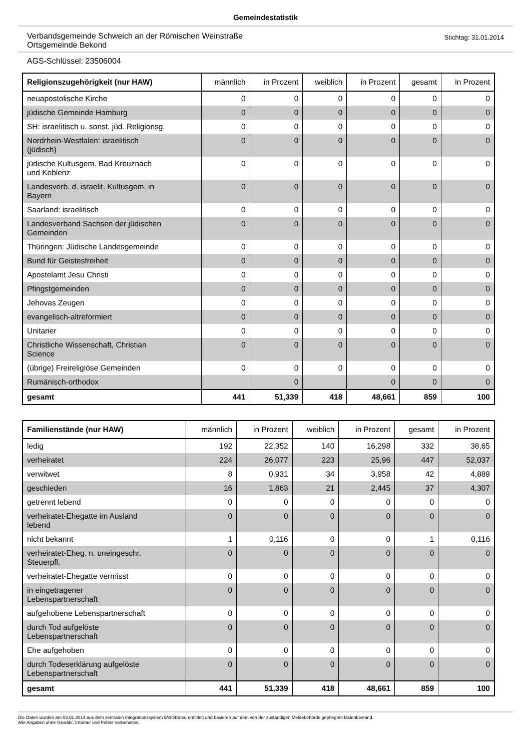Gemeindestatistik
Verbandsgemeinde Schweich an der Römischen Weinstraße
Ortsgemeinde Bekond
Stichtag: 31.01.2014
AGS-Schlüssel: 23506004
| Religionszugehörigkeit (nur HAW) | männlich | in Prozent | weiblich | in Prozent | gesamt | in Prozent |
| --- | --- | --- | --- | --- | --- | --- |
| neuapostolische Kirche | 0 | 0 | 0 | 0 | 0 | 0 |
| jüdische Gemeinde Hamburg | 0 | 0 | 0 | 0 | 0 | 0 |
| SH: israelitisch u. sonst. jüd. Religionsg. | 0 | 0 | 0 | 0 | 0 | 0 |
| Nordrhein-Westfalen: israelitisch (jüdisch) | 0 | 0 | 0 | 0 | 0 | 0 |
| jüdische Kultusgem. Bad Kreuznach und Koblenz | 0 | 0 | 0 | 0 | 0 | 0 |
| Landesverb. d. israelit. Kultusgem. in Bayern | 0 | 0 | 0 | 0 | 0 | 0 |
| Saarland: israelitisch | 0 | 0 | 0 | 0 | 0 | 0 |
| Landesverband Sachsen der jüdischen Gemeinden | 0 | 0 | 0 | 0 | 0 | 0 |
| Thüringen: Jüdische Landesgemeinde | 0 | 0 | 0 | 0 | 0 | 0 |
| Bund für Geistesfreiheit | 0 | 0 | 0 | 0 | 0 | 0 |
| Apostelamt Jesu Christi | 0 | 0 | 0 | 0 | 0 | 0 |
| Pfingstgemeinden | 0 | 0 | 0 | 0 | 0 | 0 |
| Jehovas Zeugen | 0 | 0 | 0 | 0 | 0 | 0 |
| evangelisch-altreformiert | 0 | 0 | 0 | 0 | 0 | 0 |
| Unitarier | 0 | 0 | 0 | 0 | 0 | 0 |
| Christliche Wissenschaft, Christian Science | 0 | 0 | 0 | 0 | 0 | 0 |
| (übrige) Freireligiöse Gemeinden | 0 | 0 | 0 | 0 | 0 | 0 |
| Rumänisch-orthodox | | 0 | | 0 | 0 | 0 |
| gesamt | 441 | 51,339 | 418 | 48,661 | 859 | 100 |
| Familienstände (nur HAW) | männlich | in Prozent | weiblich | in Prozent | gesamt | in Prozent |
| --- | --- | --- | --- | --- | --- | --- |
| ledig | 192 | 22,352 | 140 | 16,298 | 332 | 38,65 |
| verheiratet | 224 | 26,077 | 223 | 25,96 | 447 | 52,037 |
| verwitwet | 8 | 0,931 | 34 | 3,958 | 42 | 4,889 |
| geschieden | 16 | 1,863 | 21 | 2,445 | 37 | 4,307 |
| getrennt lebend | 0 | 0 | 0 | 0 | 0 | 0 |
| verheiratet-Ehegatte im Ausland lebend | 0 | 0 | 0 | 0 | 0 | 0 |
| nicht bekannt | 1 | 0,116 | 0 | 0 | 1 | 0,116 |
| verheiratet-Eheg. n. uneingeschr. Steuerpfl. | 0 | 0 | 0 | 0 | 0 | 0 |
| verheiratet-Ehegatte vermisst | 0 | 0 | 0 | 0 | 0 | 0 |
| in eingetragener Lebenspartnerschaft | 0 | 0 | 0 | 0 | 0 | 0 |
| aufgehobene Lebenspartnerschaft | 0 | 0 | 0 | 0 | 0 | 0 |
| durch Tod aufgelöste Lebenspartnerschaft | 0 | 0 | 0 | 0 | 0 | 0 |
| Ehe aufgehoben | 0 | 0 | 0 | 0 | 0 | 0 |
| durch Todeserklärung aufgelöste Lebenspartnerschaft | 0 | 0 | 0 | 0 | 0 | 0 |
| gesamt | 441 | 51,339 | 418 | 48,661 | 859 | 100 |
Die Daten wurden am 03.01.2014 aus dem zentralen Integrationssystem EWOISneu ermittelt und basieren auf dem von der zuständigen Meldebehörde gepflegten Datenbestand.
Alle Angaben ohne Gewähr, Irrtümer und Fehler vorbehalten.